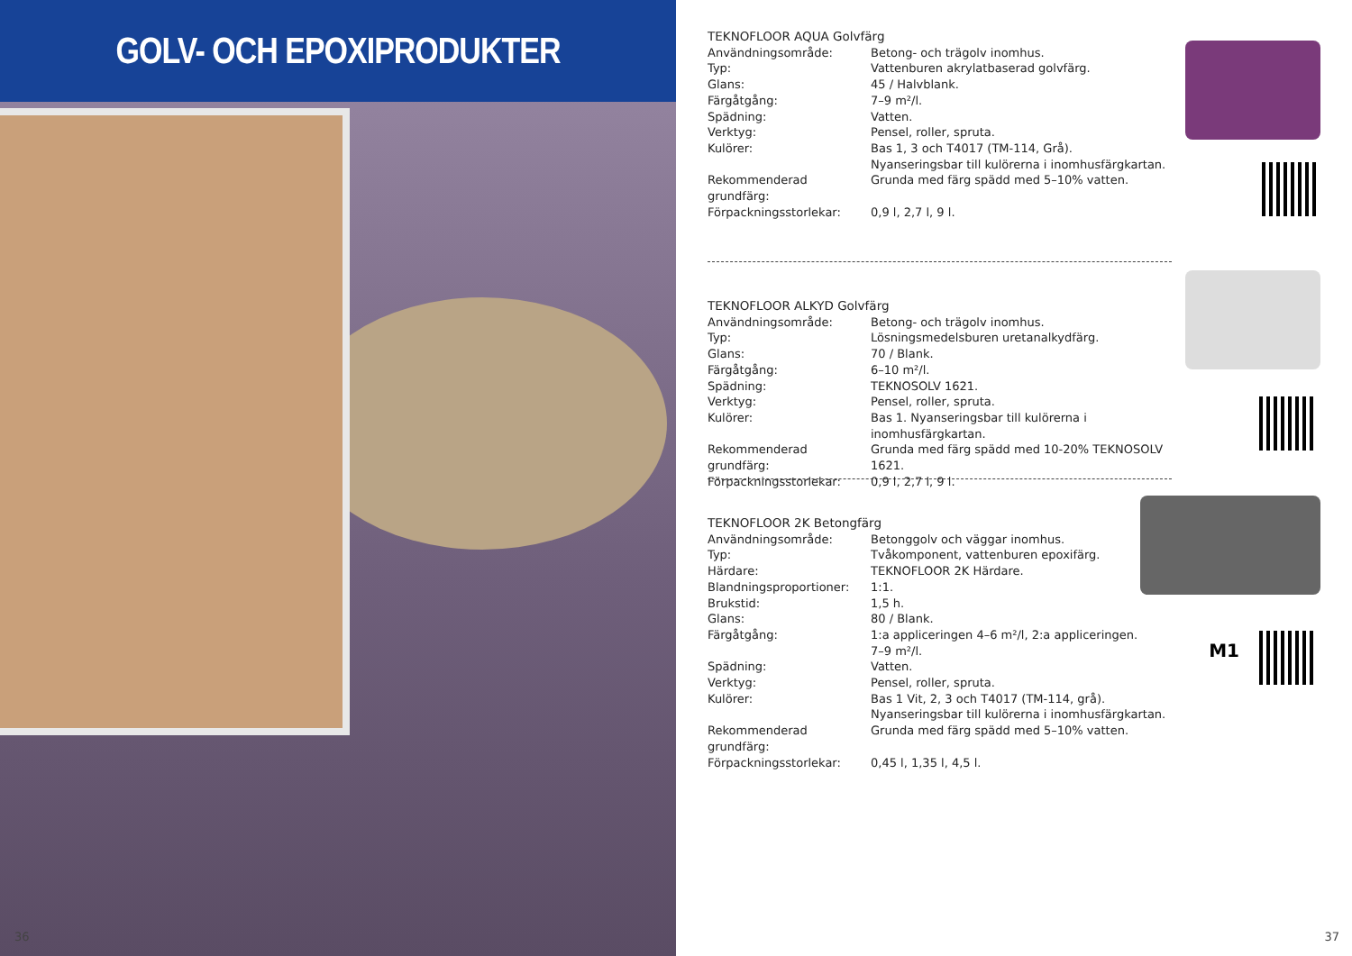GOLV- OCH EPOXIPRODUKTER
36
| TEKNOFLOOR AQUA Golvfärg | |
| Användningsområde: | Betong- och trägolv inomhus. |
| Typ: | Vattenburen akrylatbaserad golvfärg. |
| Glans: | 45 / Halvblank. |
| Färgåtgång: | 7–9 m²/l. |
| Spädning: | Vatten. |
| Verktyg: | Pensel, roller, spruta. |
| Kulörer: | Bas 1, 3 och T4017 (TM-114, Grå). Nyanseringsbar till kulörerna i inomhusfärgkartan. |
| Rekommenderad grundfärg: | Grunda med färg spädd med 5–10% vatten. |
| Förpackningsstorlekar: | 0,9 l, 2,7 l, 9 l. |
| TEKNOFLOOR ALKYD Golvfärg | |
| Användningsområde: | Betong- och trägolv inomhus. |
| Typ: | Lösningsmedelsburen uretanalkydfärg. |
| Glans: | 70 / Blank. |
| Färgåtgång: | 6–10 m²/l. |
| Spädning: | TEKNOSOLV 1621. |
| Verktyg: | Pensel, roller, spruta. |
| Kulörer: | Bas 1. Nyanseringsbar till kulörerna i inomhusfärgkartan. |
| Rekommenderad grundfärg: | Grunda med färg spädd med 10-20% TEKNOSOLV 1621. |
| Förpackningsstorlekar: | 0,9 l, 2,7 l, 9 l. |
| TEKNOFLOOR 2K Betongfärg | |
| Användningsområde: | Betonggolv och väggar inomhus. |
| Typ: | Tvåkomponent, vattenburen epoxifärg. |
| Härdare: | TEKNOFLOOR 2K Härdare. |
| Blandningsproportioner: | 1:1. |
| Brukstid: | 1,5 h. |
| Glans: | 80 / Blank. |
| Färgåtgång: | 1:a appliceringen 4–6 m²/l, 2:a appliceringen. 7–9 m²/l. |
| Spädning: | Vatten. |
| Verktyg: | Pensel, roller, spruta. |
| Kulörer: | Bas 1 Vit, 2, 3 och T4017 (TM-114, grå). Nyanseringsbar till kulörerna i inomhusfärgkartan. |
| Rekommenderad grundfärg: | Grunda med färg spädd med 5–10% vatten. |
| Förpackningsstorlekar: | 0,45 l, 1,35 l, 4,5 l. |
M1
37